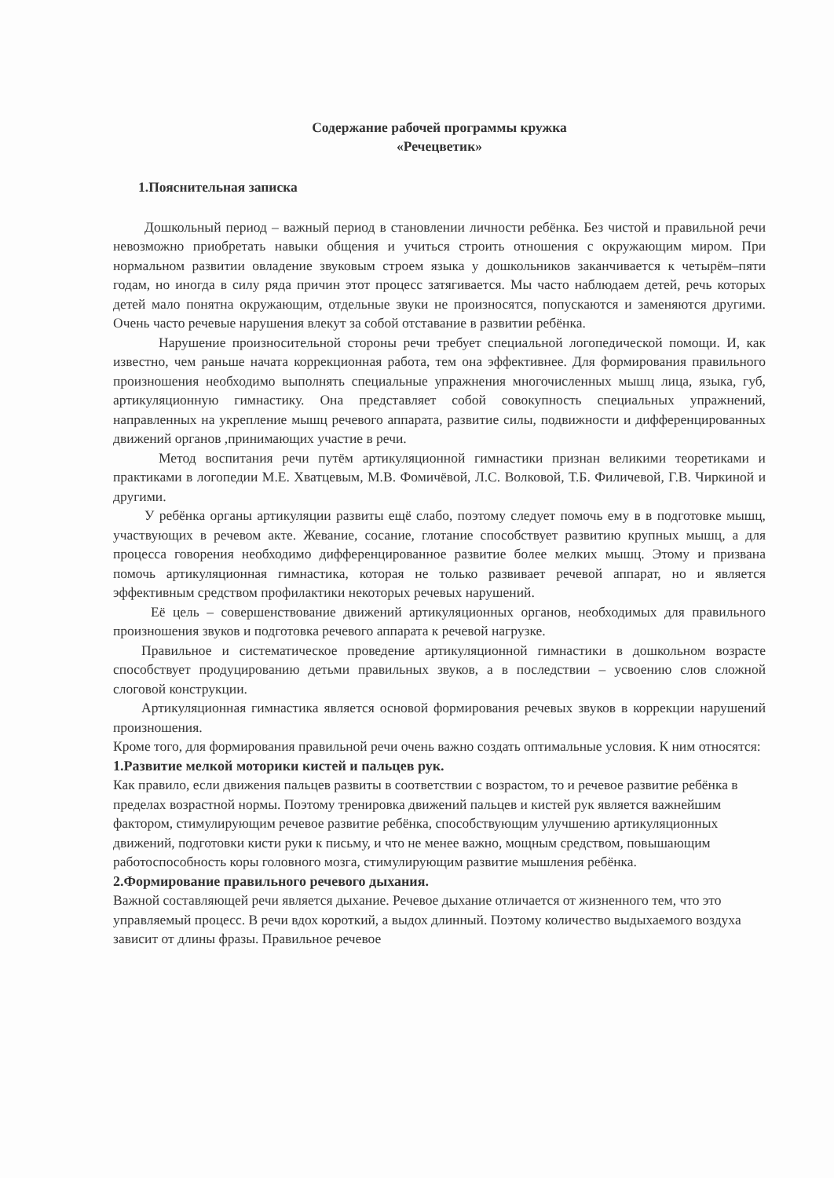Содержание рабочей программы кружка
«Речецветик»
1.Пояснительная записка
Дошкольный период – важный период в становлении личности ребёнка. Без чистой и правильной речи невозможно приобретать навыки общения и учиться строить отношения с окружающим миром. При нормальном развитии овладение звуковым строем языка у дошкольников заканчивается к четырём–пяти годам, но иногда в силу ряда причин этот процесс затягивается. Мы часто наблюдаем детей, речь которых детей мало понятна окружающим, отдельные звуки не произносятся, попускаются и заменяются другими. Очень часто речевые нарушения влекут за собой отставание в развитии ребёнка.
Нарушение произносительной стороны речи требует специальной логопедической помощи. И, как известно, чем раньше начата коррекционная работа, тем она эффективнее. Для формирования правильного произношения необходимо выполнять специальные упражнения многочисленных мышц лица, языка, губ, артикуляционную гимнастику. Она представляет собой совокупность специальных упражнений, направленных на укрепление мышц речевого аппарата, развитие силы, подвижности и дифференцированных движений органов ,принимающих участие в речи.
Метод воспитания речи путём артикуляционной гимнастики признан великими теоретиками и практиками в логопедии М.Е. Хватцевым, М.В. Фомичёвой, Л.С. Волковой, Т.Б. Филичевой, Г.В. Чиркиной и другими.
У ребёнка органы артикуляции развиты ещё слабо, поэтому следует помочь ему в в подготовке мышц, участвующих в речевом акте. Жевание, сосание, глотание способствует развитию крупных мышц, а для процесса говорения необходимо дифференцированное развитие более мелких мышц. Этому и призвана помочь артикуляционная гимнастика, которая не только развивает речевой аппарат, но и является эффективным средством профилактики некоторых речевых нарушений.
Её цель – совершенствование движений артикуляционных органов, необходимых для правильного произношения звуков и подготовка речевого аппарата к речевой нагрузке.
Правильное и систематическое проведение артикуляционной гимнастики в дошкольном возрасте способствует продуцированию детьми правильных звуков, а в последствии – усвоению слов сложной слоговой конструкции.
Артикуляционная гимнастика является основой формирования речевых звуков в коррекции нарушений произношения.
Кроме того, для формирования правильной речи очень важно создать оптимальные условия. К ним относятся:
1.Развитие мелкой моторики кистей и пальцев рук.
Как правило, если движения пальцев развиты в соответствии с возрастом, то и речевое развитие ребёнка в пределах возрастной нормы. Поэтому тренировка движений пальцев и кистей рук является важнейшим фактором, стимулирующим речевое развитие ребёнка, способствующим улучшению артикуляционных движений, подготовки кисти руки к письму, и что не менее важно, мощным средством, повышающим работоспособность коры головного мозга, стимулирующим развитие мышления ребёнка.
2.Формирование правильного речевого дыхания.
Важной составляющей речи является дыхание. Речевое дыхание отличается от жизненного тем, что это управляемый процесс. В речи вдох короткий, а выдох длинный. Поэтому количество выдыхаемого воздуха зависит от длины фразы. Правильное речевое